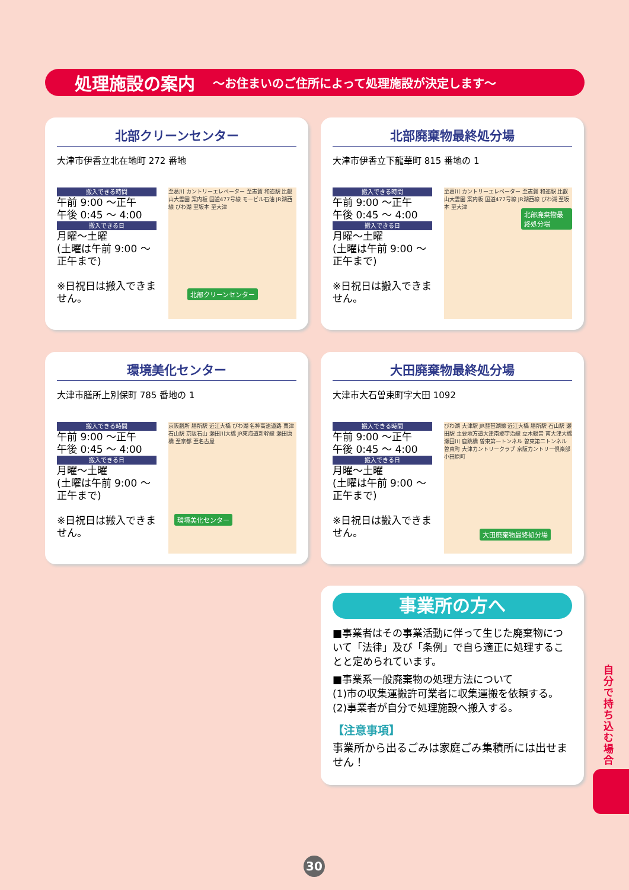処理施設の案内 ～お住まいのご住所によって処理施設が決定します～
北部クリーンセンター
大津市伊香立北在地町 272 番地
搬入できる時間
午前 9:00 ～正午
午後 0:45 ～ 4:00
搬入できる日
月曜～土曜
(土曜は午前 9:00 ～正午まで)
※日祝日は搬入できません。
至葛川 カントリーエレベーター 至志賀 和迩駅 比叡山大霊園 案内板 国道477号線 モービル石油 JR湖西線 びわ湖 至坂本 至大津
北部クリーンセンター
北部廃棄物最終処分場
大津市伊香立下龍華町 815 番地の 1
搬入できる時間
午前 9:00 ～正午
午後 0:45 ～ 4:00
搬入できる日
月曜～土曜
(土曜は午前 9:00 ～正午まで)
※日祝日は搬入できません。
至葛川 カントリーエレベーター 至志賀 和迩駅 比叡山大霊園 案内板 国道477号線 JR湖西線 びわ湖 至坂本 至大津
北部廃棄物最終処分場
環境美化センター
大津市膳所上別保町 785 番地の 1
搬入できる時間
午前 9:00 ～正午
午後 0:45 ～ 4:00
搬入できる日
月曜～土曜
(土曜は午前 9:00 ～正午まで)
※日祝日は搬入できません。
京阪膳所 膳所駅 近江大橋 びわ湖 名神高速道路 粟津 石山駅 京阪石山 瀬田川大橋 JR東海道新幹線 瀬田唐橋 至京都 至名古屋
環境美化センター
大田廃棄物最終処分場
大津市大石曽束町字大田 1092
搬入できる時間
午前 9:00 ～正午
午後 0:45 ～ 4:00
搬入できる日
月曜～土曜
(土曜は午前 9:00 ～正午まで)
※日祝日は搬入できません。
びわ湖 大津駅 JR琵琶湖線 近江大橋 膳所駅 石山駅 瀬田駅 主要地方道大津南郷宇治線 立木観音 南大津大橋 瀬田川 鹿跳橋 曽東第一トンネル 曽東第二トンネル 曽東町 大津カントリークラブ 京阪カントリー倶楽部 小田原町
大田廃棄物最終処分場
事業所の方へ
■事業者はその事業活動に伴って生じた廃棄物について「法律」及び「条例」で自ら適正に処理することと定められています。
■事業系一般廃棄物の処理方法について
(1)市の収集運搬許可業者に収集運搬を依頼する。
(2)事業者が自分で処理施設へ搬入する。
【注意事項】
事業所から出るごみは家庭ごみ集積所には出せません！
自分で持ち込む場合
30